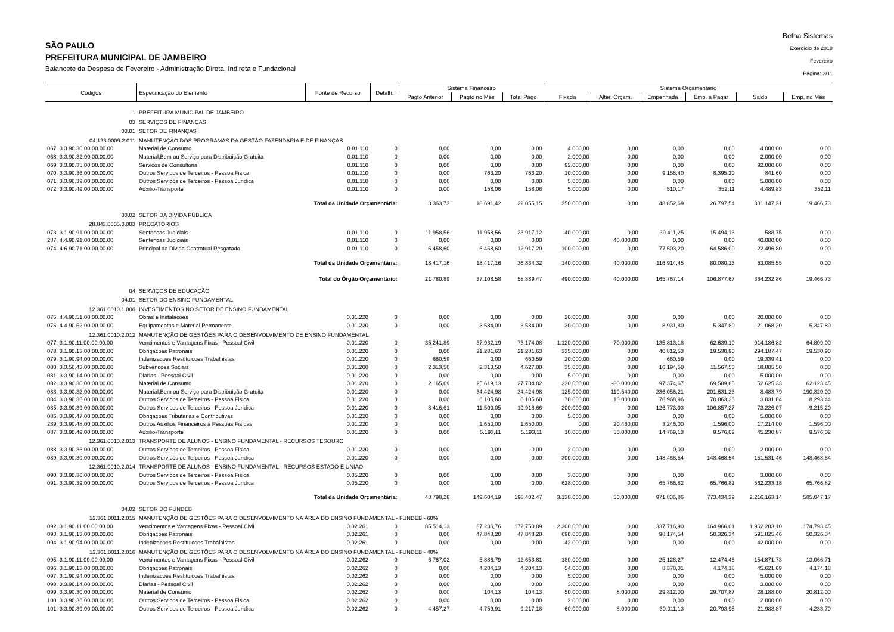SÃO PAULO
PREFEITURA MUNICIPAL DE JAMBEIRO
Balancete da Despesa de Fevereiro - Administração Direta, Indireta e Fundacional
Betha Sistemas
Exercício de 2018
Fevereiro
Página: 3/11
| Códigos | Especificação do Elemento | Fonte de Recurso | Detalh. | Sistema Financeiro | | | Sistema Orçamentário | | | | | |
| --- | --- | --- | --- | --- | --- | --- | --- | --- | --- | --- | --- | --- |
| | | | | Pagto Anterior | Pagto no Mês | Total Pago | Fixada | Alter. Orçam. | Empenhada | Emp. a Pagar | Saldo | Emp. no Mês |
| 1 | PREFEITURA MUNICIPAL DE JAMBEIRO | | | | | | | | | | | |
| 03 | SERVIÇOS DE FINANÇAS | | | | | | | | | | | |
| 03.01 | SETOR DE FINANÇAS | | | | | | | | | | | |
| 04.123.0009.2.011 | MANUTENÇÃO DOS PROGRAMAS DA GESTÃO FAZENDÁRIA E DE FINANÇAS | | | | | | | | | | | |
| 067. 3.3.90.30.00.00.00.00 | Material de Consumo | 0.01.110 | 0 | 0,00 | 0,00 | 0,00 | 4.000,00 | 0,00 | 0,00 | 0,00 | 4.000,00 | 0,00 |
| 068. 3.3.90.32.00.00.00.00 | Material,Bem ou Serviço para Distribuição Gratuita | 0.01.110 | 0 | 0,00 | 0,00 | 0,00 | 2.000,00 | 0,00 | 0,00 | 0,00 | 2.000,00 | 0,00 |
| 069. 3.3.90.35.00.00.00.00 | Servicos de Consultoria | 0.01.110 | 0 | 0,00 | 0,00 | 0,00 | 92.000,00 | 0,00 | 0,00 | 0,00 | 92.000,00 | 0,00 |
| 070. 3.3.90.36.00.00.00.00 | Outros Servicos de Terceiros - Pessoa Fisica | 0.01.110 | 0 | 0,00 | 763,20 | 763,20 | 10.000,00 | 0,00 | 9.158,40 | 8.395,20 | 841,60 | 0,00 |
| 071. 3.3.90.39.00.00.00.00 | Outros Servicos de Terceiros - Pessoa Juridica | 0.01.110 | 0 | 0,00 | 0,00 | 0,00 | 5.000,00 | 0,00 | 0,00 | 0,00 | 5.000,00 | 0,00 |
| 072. 3.3.90.49.00.00.00.00 | Auxilio-Transporte | 0.01.110 | 0 | 0,00 | 158,06 | 158,06 | 5.000,00 | 0,00 | 510,17 | 352,11 | 4.489,83 | 352,11 |
| | Total da Unidade Orçamentária: | | | 3.363,73 | 18.691,42 | 22.055,15 | 350.000,00 | 0,00 | 48.852,69 | 26.797,54 | 301.147,31 | 19.466,73 |
| 03.02 | SETOR DA DÍVIDA PÚBLICA | | | | | | | | | | | |
| 28.843.0005.0.003 | PRECATÓRIOS | | | | | | | | | | | |
| 073. 3.1.90.91.00.00.00.00 | Sentencas Judiciais | 0.01.110 | 0 | 11.958,56 | 11.958,56 | 23.917,12 | 40.000,00 | 0,00 | 39.411,25 | 15.494,13 | 588,75 | 0,00 |
| 287. 4.4.90.91.00.00.00.00 | Sentencas Judiciais | 0.01.110 | 0 | 0,00 | 0,00 | 0,00 | 0,00 | 40.000,00 | 0,00 | 0,00 | 40.000,00 | 0,00 |
| 074. 4.6.90.71.00.00.00.00 | Principal da Divida Contratual Resgatado | 0.01.110 | 0 | 6.458,60 | 6.458,60 | 12.917,20 | 100.000,00 | 0,00 | 77.503,20 | 64.586,00 | 22.496,80 | 0,00 |
| | Total da Unidade Orçamentária: | | | 18.417,16 | 18.417,16 | 36.834,32 | 140.000,00 | 40.000,00 | 116.914,45 | 80.080,13 | 63.085,55 | 0,00 |
| | Total do Órgão Orçamentário: | | | 21.780,89 | 37.108,58 | 58.889,47 | 490.000,00 | 40.000,00 | 165.767,14 | 106.877,67 | 364.232,86 | 19.466,73 |
| 04 | SERVIÇOS DE EDUCAÇÃO | | | | | | | | | | | |
| 04.01 | SETOR DO ENSINO FUNDAMENTAL | | | | | | | | | | | |
| 12.361.0010.1.006 | INVESTIMENTOS NO SETOR DE ENSINO FUNDAMENTAL | | | | | | | | | | | |
| 075. 4.4.90.51.00.00.00.00 | Obras e Instalacoes | 0.01.220 | 0 | 0,00 | 0,00 | 0,00 | 20.000,00 | 0,00 | 0,00 | 0,00 | 20.000,00 | 0,00 |
| 076. 4.4.90.52.00.00.00.00 | Equipamentos e Material Permanente | 0.01.220 | 0 | 0,00 | 3.584,00 | 3.584,00 | 30.000,00 | 0,00 | 8.931,80 | 5.347,80 | 21.068,20 | 5.347,80 |
| 12.361.0010.2.012 | MANUTENÇÃO DE GESTÕES PARA O DESENVOLVIMENTO DE ENSINO FUNDAMENTAL | | | | | | | | | | | |
| 077. 3.1.90.11.00.00.00.00 | Vencimentos e Vantagens Fixas - Pessoal Civil | 0.01.220 | 0 | 35.241,89 | 37.932,19 | 73.174,08 | 1.120.000,00 | -70.000,00 | 135.813,18 | 62.639,10 | 914.186,82 | 64.809,00 |
| 078. 3.1.90.13.00.00.00.00 | Obrigacoes Patronais | 0.01.220 | 0 | 0,00 | 21.281,63 | 21.281,63 | 335.000,00 | 0,00 | 40.812,53 | 19.530,90 | 294.187,47 | 19.530,90 |
| 079. 3.1.90.94.00.00.00.00 | Indenizacoes Restituicoes Trabalhistas | 0.01.220 | 0 | 660,59 | 0,00 | 660,59 | 20.000,00 | 0,00 | 660,59 | 0,00 | 19.339,41 | 0,00 |
| 080. 3.3.50.43.00.00.00.00 | Subvencoes Sociais | 0.01.200 | 0 | 2.313,50 | 2.313,50 | 4.627,00 | 35.000,00 | 0,00 | 16.194,50 | 11.567,50 | 18.805,50 | 0,00 |
| 081. 3.3.90.14.00.00.00.00 | Diarias - Pessoal Civil | 0.01.220 | 0 | 0,00 | 0,00 | 0,00 | 5.000,00 | 0,00 | 0,00 | 0,00 | 5.000,00 | 0,00 |
| 082. 3.3.90.30.00.00.00.00 | Material de Consumo | 0.01.220 | 0 | 2.165,69 | 25.619,13 | 27.784,82 | 230.000,00 | -80.000,00 | 97.374,67 | 69.589,85 | 52.625,33 | 62.123,45 |
| 083. 3.3.90.32.00.00.00.00 | Material,Bem ou Serviço para Distribuição Gratuita | 0.01.220 | 0 | 0,00 | 34.424,98 | 34.424,98 | 125.000,00 | 119.540,00 | 236.056,21 | 201.631,23 | 8.483,79 | 190.320,00 |
| 084. 3.3.90.36.00.00.00.00 | Outros Servicos de Terceiros - Pessoa Fisica | 0.01.220 | 0 | 0,00 | 6.105,60 | 6.105,60 | 70.000,00 | 10.000,00 | 76.968,96 | 70.863,36 | 3.031,04 | 8.293,44 |
| 085. 3.3.90.39.00.00.00.00 | Outros Servicos de Terceiros - Pessoa Juridica | 0.01.220 | 0 | 8.416,61 | 11.500,05 | 19.916,66 | 200.000,00 | 0,00 | 126.773,93 | 106.857,27 | 73.226,07 | 9.215,20 |
| 086. 3.3.90.47.00.00.00.00 | Obrigacoes Tributarias e Contributivas | 0.01.220 | 0 | 0,00 | 0,00 | 0,00 | 5.000,00 | 0,00 | 0,00 | 0,00 | 5.000,00 | 0,00 |
| 289. 3.3.90.48.00.00.00.00 | Outros Auxilios Financeiros a Pessoas Fisicas | 0.01.220 | 0 | 0,00 | 1.650,00 | 1.650,00 | 0,00 | 20.460,00 | 3.246,00 | 1.596,00 | 17.214,00 | 1.596,00 |
| 087. 3.3.90.49.00.00.00.00 | Auxilio-Transporte | 0.01.220 | 0 | 0,00 | 5.193,11 | 5.193,11 | 10.000,00 | 50.000,00 | 14.769,13 | 9.576,02 | 45.230,87 | 9.576,02 |
| 12.361.0010.2.013 | TRANSPORTE DE ALUNOS - ENSINO FUNDAMENTAL - RECURSOS TESOURO | | | | | | | | | | | |
| 088. 3.3.90.36.00.00.00.00 | Outros Servicos de Terceiros - Pessoa Fisica | 0.01.220 | 0 | 0,00 | 0,00 | 0,00 | 2.000,00 | 0,00 | 0,00 | 0,00 | 2.000,00 | 0,00 |
| 089. 3.3.90.39.00.00.00.00 | Outros Servicos de Terceiros - Pessoa Juridica | 0.01.220 | 0 | 0,00 | 0,00 | 0,00 | 300.000,00 | 0,00 | 148.468,54 | 148.468,54 | 151.531,46 | 148.468,54 |
| 12.361.0010.2.014 | TRANSPORTE DE ALUNOS - ENSINO FUNDAMENTAL - RECURSOS ESTADO E UNIÃO | | | | | | | | | | | |
| 090. 3.3.90.36.00.00.00.00 | Outros Servicos de Terceiros - Pessoa Fisica | 0.05.220 | 0 | 0,00 | 0,00 | 0,00 | 3.000,00 | 0,00 | 0,00 | 0,00 | 3.000,00 | 0,00 |
| 091. 3.3.90.39.00.00.00.00 | Outros Servicos de Terceiros - Pessoa Juridica | 0.05.220 | 0 | 0,00 | 0,00 | 0,00 | 628.000,00 | 0,00 | 65.766,82 | 65.766,82 | 562.233,18 | 65.766,82 |
| | Total da Unidade Orçamentária: | | | 48.798,28 | 149.604,19 | 198.402,47 | 3.138.000,00 | 50.000,00 | 971.836,86 | 773.434,39 | 2.216.163,14 | 585.047,17 |
| 04.02 | SETOR DO FUNDEB | | | | | | | | | | | |
| 12.361.0011.2.015 | MANUTENÇÃO DE GESTÕES PARA O DESENVOLVIMENTO NA ÁREA DO ENSINO FUNDAMENTAL - FUNDEB - 60% | | | | | | | | | | | |
| 092. 3.1.90.11.00.00.00.00 | Vencimentos e Vantagens Fixas - Pessoal Civil | 0.02.261 | 0 | 85.514,13 | 87.236,76 | 172.750,89 | 2.300.000,00 | 0,00 | 337.716,90 | 164.966,01 | 1.962.283,10 | 174.793,45 |
| 093. 3.1.90.13.00.00.00.00 | Obrigacoes Patronais | 0.02.261 | 0 | 0,00 | 47.848,20 | 47.848,20 | 690.000,00 | 0,00 | 98.174,54 | 50.326,34 | 591.825,46 | 50.326,34 |
| 094. 3.1.90.94.00.00.00.00 | Indenizacoes Restituicoes Trabalhistas | 0.02.261 | 0 | 0,00 | 0,00 | 0,00 | 42.000,00 | 0,00 | 0,00 | 0,00 | 42.000,00 | 0,00 |
| 12.361.0011.2.016 | MANUTENÇÃO DE GESTÕES PARA O DESENVOLVIMENTO NA ÁREA DO ENSINO FUNDAMENTAL - FUNDEB - 40% | | | | | | | | | | | |
| 095. 3.1.90.11.00.00.00.00 | Vencimentos e Vantagens Fixas - Pessoal Civil | 0.02.262 | 0 | 6.767,02 | 5.886,79 | 12.653,81 | 180.000,00 | 0,00 | 25.128,27 | 12.474,46 | 154.871,73 | 13.066,71 |
| 096. 3.1.90.13.00.00.00.00 | Obrigacoes Patronais | 0.02.262 | 0 | 0,00 | 4.204,13 | 4.204,13 | 54.000,00 | 0,00 | 8.378,31 | 4.174,18 | 45.621,69 | 4.174,18 |
| 097. 3.1.90.94.00.00.00.00 | Indenizacoes Restituicoes Trabalhistas | 0.02.262 | 0 | 0,00 | 0,00 | 0,00 | 5.000,00 | 0,00 | 0,00 | 0,00 | 5.000,00 | 0,00 |
| 098. 3.3.90.14.00.00.00.00 | Diarias - Pessoal Civil | 0.02.262 | 0 | 0,00 | 0,00 | 0,00 | 3.000,00 | 0,00 | 0,00 | 0,00 | 3.000,00 | 0,00 |
| 099. 3.3.90.30.00.00.00.00 | Material de Consumo | 0.02.262 | 0 | 0,00 | 104,13 | 104,13 | 50.000,00 | 8.000,00 | 29.812,00 | 29.707,87 | 28.188,00 | 20.812,00 |
| 100. 3.3.90.36.00.00.00.00 | Outros Servicos de Terceiros - Pessoa Fisica | 0.02.262 | 0 | 0,00 | 0,00 | 0,00 | 2.000,00 | 0,00 | 0,00 | 0,00 | 2.000,00 | 0,00 |
| 101. 3.3.90.39.00.00.00.00 | Outros Servicos de Terceiros - Pessoa Juridica | 0.02.262 | 0 | 4.457,27 | 4.759,91 | 9.217,18 | 60.000,00 | -8.000,00 | 30.011,13 | 20.793,95 | 21.988,87 | 4.233,70 |